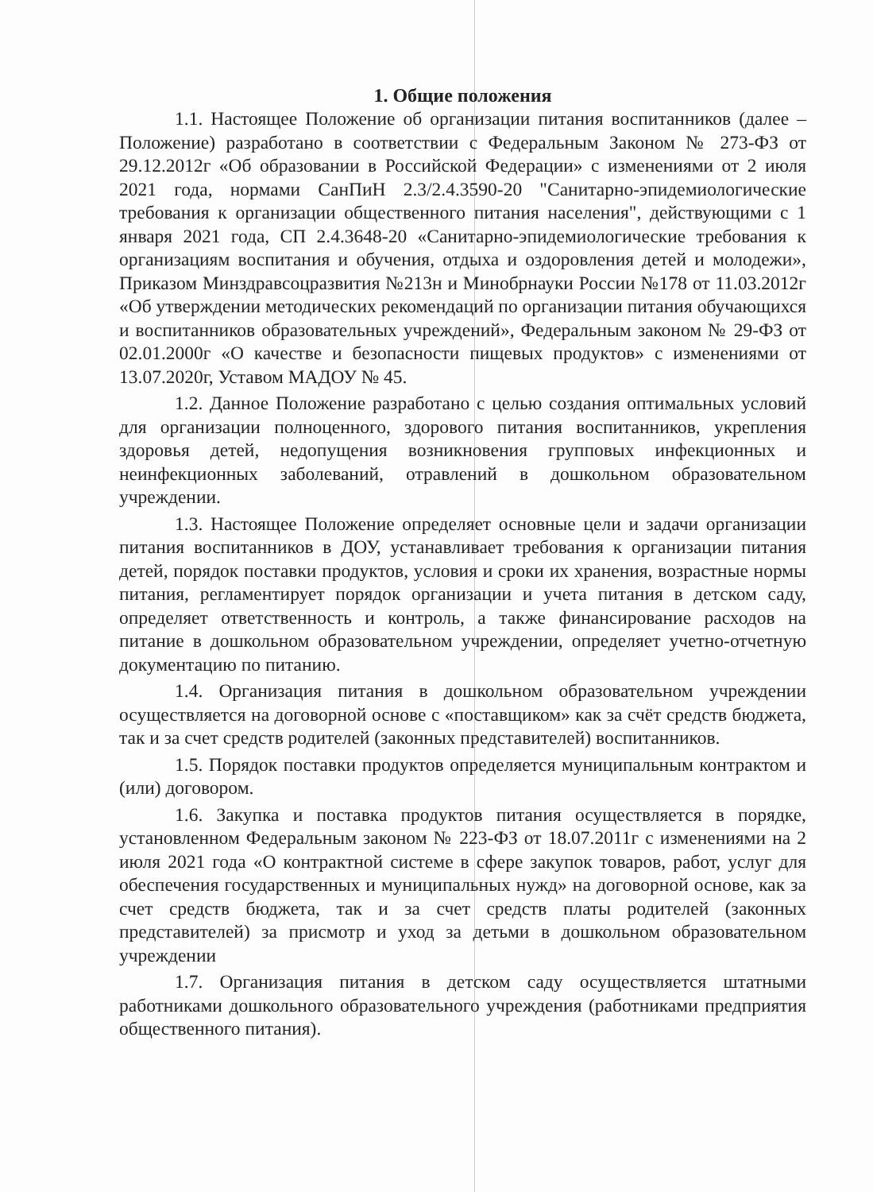1. Общие положения
1.1. Настоящее Положение об организации питания воспитанников (далее – Положение) разработано в соответствии с Федеральным Законом № 273-ФЗ от 29.12.2012г «Об образовании в Российской Федерации» с изменениями от 2 июля 2021 года, нормами СанПиН 2.3/2.4.3590-20 "Санитарно-эпидемиологические требования к организации общественного питания населения", действующими с 1 января 2021 года, СП 2.4.3648-20 «Санитарно-эпидемиологические требования к организациям воспитания и обучения, отдыха и оздоровления детей и молодежи», Приказом Минздравсоцразвития №213н и Минобрнауки России №178 от 11.03.2012г «Об утверждении методических рекомендаций по организации питания обучающихся и воспитанников образовательных учреждений», Федеральным законом № 29-ФЗ от 02.01.2000г «О качестве и безопасности пищевых продуктов» с изменениями от 13.07.2020г, Уставом МАДОУ № 45.
1.2. Данное Положение разработано с целью создания оптимальных условий для организации полноценного, здорового питания воспитанников, укрепления здоровья детей, недопущения возникновения групповых инфекционных и неинфекционных заболеваний, отравлений в дошкольном образовательном учреждении.
1.3. Настоящее Положение определяет основные цели и задачи организации питания воспитанников в ДОУ, устанавливает требования к организации питания детей, порядок поставки продуктов, условия и сроки их хранения, возрастные нормы питания, регламентирует порядок организации и учета питания в детском саду, определяет ответственность и контроль, а также финансирование расходов на питание в дошкольном образовательном учреждении, определяет учетно-отчетную документацию по питанию.
1.4. Организация питания в дошкольном образовательном учреждении осуществляется на договорной основе с «поставщиком» как за счёт средств бюджета, так и за счет средств родителей (законных представителей) воспитанников.
1.5. Порядок поставки продуктов определяется муниципальным контрактом и (или) договором.
1.6. Закупка и поставка продуктов питания осуществляется в порядке, установленном Федеральным законом № 223-ФЗ от 18.07.2011г с изменениями на 2 июля 2021 года «О контрактной системе в сфере закупок товаров, работ, услуг для обеспечения государственных и муниципальных нужд» на договорной основе, как за счет средств бюджета, так и за счет средств платы родителей (законных представителей) за присмотр и уход за детьми в дошкольном образовательном учреждении
1.7. Организация питания в детском саду осуществляется штатными работниками дошкольного образовательного учреждения (работниками предприятия общественного питания).